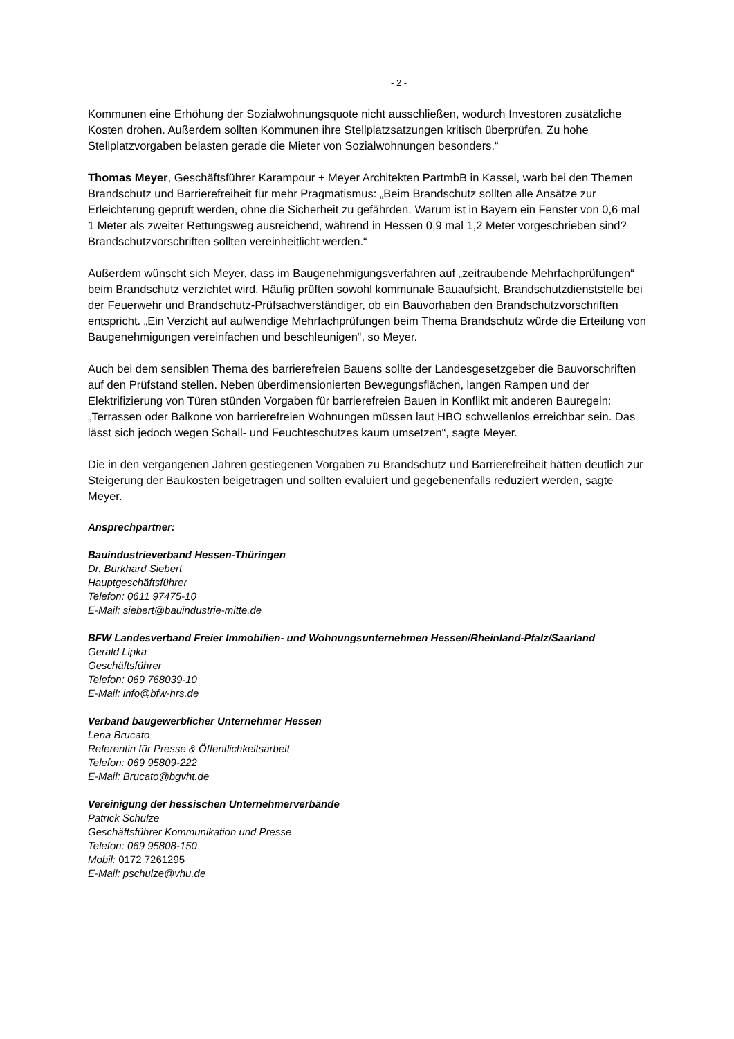- 2 -
Kommunen eine Erhöhung der Sozialwohnungsquote nicht ausschließen, wodurch Investoren zusätzliche Kosten drohen. Außerdem sollten Kommunen ihre Stellplatzsatzungen kritisch überprüfen. Zu hohe Stellplatzvorgaben belasten gerade die Mieter von Sozialwohnungen besonders.“
Thomas Meyer, Geschäftsführer Karampour + Meyer Architekten PartmbB in Kassel, warb bei den Themen Brandschutz und Barrierefreiheit für mehr Pragmatismus: „Beim Brandschutz sollten alle Ansätze zur Erleichterung geprüft werden, ohne die Sicherheit zu gefährden. Warum ist in Bayern ein Fenster von 0,6 mal 1 Meter als zweiter Rettungsweg ausreichend, während in Hessen 0,9 mal 1,2 Meter vorgeschrieben sind? Brandschutzvorschriften sollten vereinheitlicht werden.“
Außerdem wünscht sich Meyer, dass im Baugenehmigungsverfahren auf „zeitraubende Mehrfachprüfungen“ beim Brandschutz verzichtet wird. Häufig prüften sowohl kommunale Bauaufsicht, Brandschutzdienststelle bei der Feuerwehr und Brandschutz-Prüfsachverständiger, ob ein Bauvorhaben den Brandschutzvorschriften entspricht. „Ein Verzicht auf aufwendige Mehrfachprüfungen beim Thema Brandschutz würde die Erteilung von Baugenehmigungen vereinfachen und beschleunigen“, so Meyer.
Auch bei dem sensiblen Thema des barrierefreien Bauens sollte der Landesgesetzgeber die Bauvorschriften auf den Prüfstand stellen. Neben überdimensionierten Bewegungsflächen, langen Rampen und der Elektrifizierung von Türen stünden Vorgaben für barrierefreien Bauen in Konflikt mit anderen Bauregeln: „Terrassen oder Balkone von barrierefreien Wohnungen müssen laut HBO schwellenlos erreichbar sein. Das lässt sich jedoch wegen Schall- und Feuchteschutzes kaum umsetzen“, sagte Meyer.
Die in den vergangenen Jahren gestiegenen Vorgaben zu Brandschutz und Barrierefreiheit hätten deutlich zur Steigerung der Baukosten beigetragen und sollten evaluiert und gegebenenfalls reduziert werden, sagte Meyer.
Ansprechpartner:
Bauindustrieverband Hessen-Thüringen
Dr. Burkhard Siebert
Hauptgeschäftsführer
Telefon: 0611 97475-10
E-Mail: siebert@bauindustrie-mitte.de
BFW Landesverband Freier Immobilien- und Wohnungsunternehmen Hessen/Rheinland-Pfalz/Saarland
Gerald Lipka
Geschäftsführer
Telefon: 069 768039-10
E-Mail: info@bfw-hrs.de
Verband baugewerblicher Unternehmer Hessen
Lena Brucato
Referentin für Presse & Öffentlichkeitsarbeit
Telefon: 069 95809-222
E-Mail: Brucato@bgvht.de
Vereinigung der hessischen Unternehmerverbände
Patrick Schulze
Geschäftsführer Kommunikation und Presse
Telefon: 069 95808-150
Mobil: 0172 7261295
E-Mail: pschulze@vhu.de